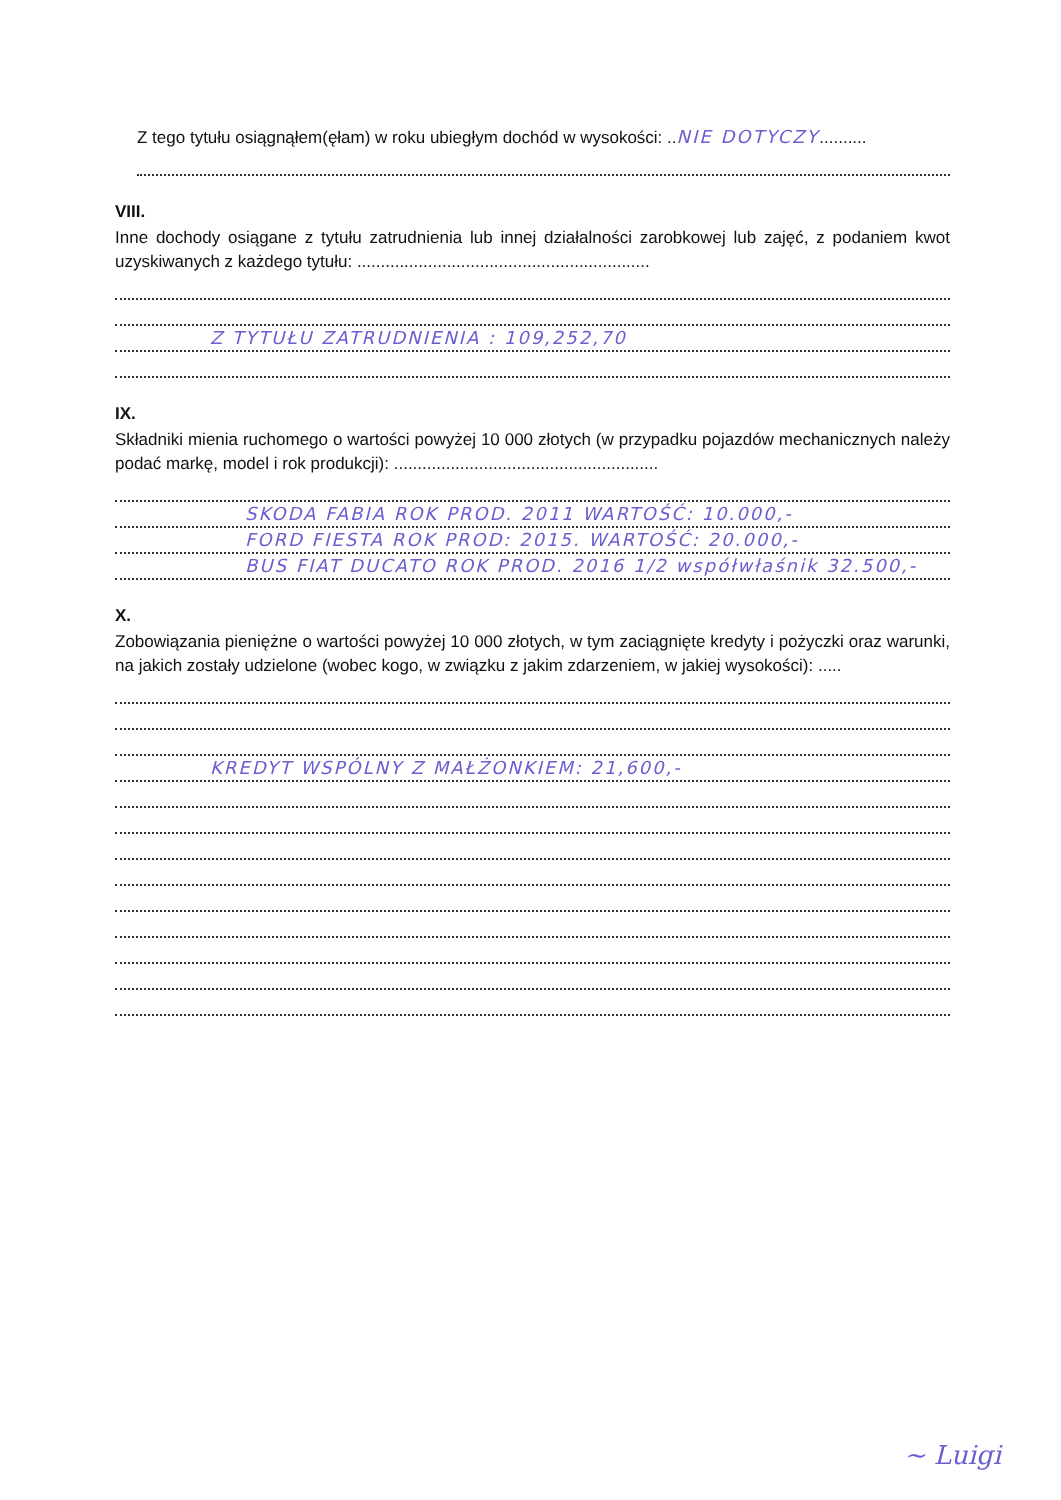Z tego tytułu osiągnąłem(ęłam) w roku ubiegłym dochód w wysokości: .. NIE DOTYCZY..........
VIII.
Inne dochody osiągane z tytułu zatrudnienia lub innej działalności zarobkowej lub zajęć, z podaniem kwot uzyskiwanych z każdego tytułu: ..............................................................
Z TYTUŁU ZATRUDNIENIA : 109,252,70
IX.
Składniki mienia ruchomego o wartości powyżej 10 000 złotych (w przypadku pojazdów mechanicznych należy podać markę, model i rok produkcji): ........................................................
SKODA FABIA ROK PROD. 2011 WARTOŚĆ: 10.000,-
FORD FIESTA ROK PROD: 2015. WARTOŚĆ: 20.000,-
BUS FIAT DUCATO ROK PROD. 2016 1/2 współwłaśnik 32.500,-
X.
Zobowiązania pieniężne o wartości powyżej 10 000 złotych, w tym zaciągnięte kredyty i pożyczki oraz warunki, na jakich zostały udzielone (wobec kogo, w związku z jakim zdarzeniem, w jakiej wysokości): .....
KREDYT WSPÓLNY Z MAŁŻONKIEM: 21,600,-
~ Luigi